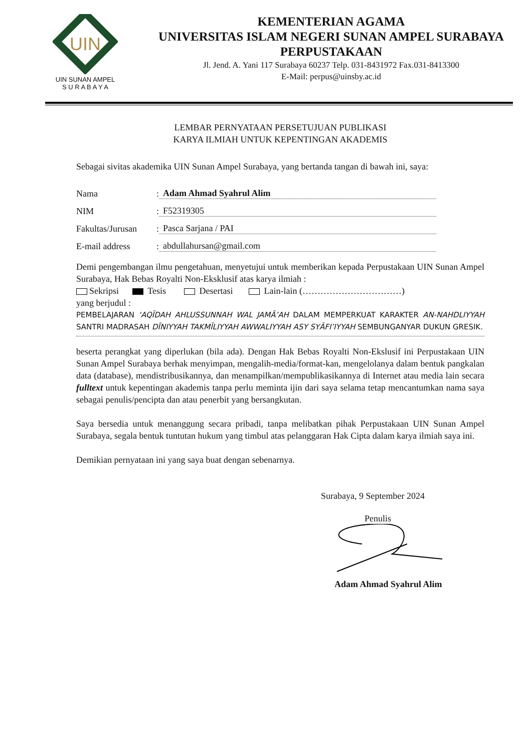UIN
UIN SUNAN AMPEL
S U R A B A Y A
KEMENTERIAN AGAMA
UNIVERSITAS ISLAM NEGERI SUNAN AMPEL SURABAYA
PERPUSTAKAAN
Jl. Jend. A. Yani 117 Surabaya 60237 Telp. 031-8431972 Fax.031-8413300
E-Mail: perpus@uinsby.ac.id
LEMBAR PERNYATAAN PERSETUJUAN PUBLIKASI
KARYA ILMIAH UNTUK KEPENTINGAN AKADEMIS
Sebagai sivitas akademika UIN Sunan Ampel Surabaya, yang bertanda tangan di bawah ini, saya:
Nama: Adam Ahmad Syahrul Alim
NIM: F52319305
Fakultas/Jurusan: Pasca Sarjana / PAI
E-mail address: abdullahursan@gmail.com
Demi pengembangan ilmu pengetahuan, menyetujui untuk memberikan kepada Perpustakaan UIN Sunan Ampel Surabaya, Hak Bebas Royalti Non-Eksklusif atas karya ilmiah :
Sekripsi Tesis Desertasi Lain-lain (……………………………)
yang berjudul :
PEMBELAJARAN ‘AQĪDAH AHLUSSUNNAH WAL JAMĀ’AH DALAM MEMPERKUAT KARAKTER AN-NAHDLIYYAH SANTRI MADRASAH DĪNIYYAH TAKMĪLIYYAH AWWALIYYAH ASY SYĀFI’IYYAH SEMBUNGANYAR DUKUN GRESIK.
beserta perangkat yang diperlukan (bila ada). Dengan Hak Bebas Royalti Non-Ekslusif ini Perpustakaan UIN Sunan Ampel Surabaya berhak menyimpan, mengalih-media/format-kan, mengelolanya dalam bentuk pangkalan data (database), mendistribusikannya, dan menampilkan/mempublikasikannya di Internet atau media lain secara fulltext untuk kepentingan akademis tanpa perlu meminta ijin dari saya selama tetap mencantumkan nama saya sebagai penulis/pencipta dan atau penerbit yang bersangkutan.
Saya bersedia untuk menanggung secara pribadi, tanpa melibatkan pihak Perpustakaan UIN Sunan Ampel Surabaya, segala bentuk tuntutan hukum yang timbul atas pelanggaran Hak Cipta dalam karya ilmiah saya ini.
Demikian pernyataan ini yang saya buat dengan sebenarnya.
Surabaya, 9 September 2024
Penulis
Adam Ahmad Syahrul Alim